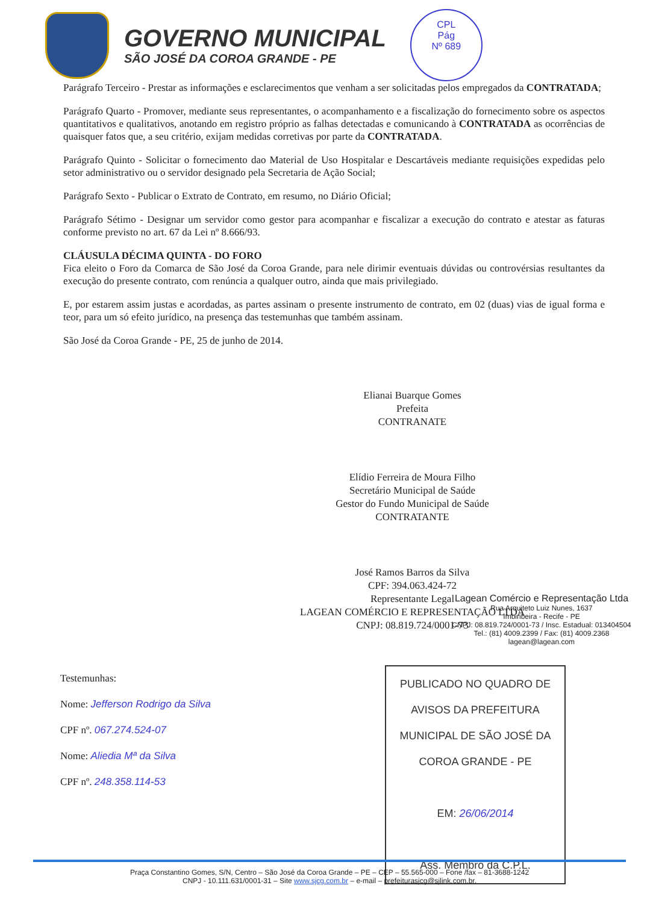GOVERNO MUNICIPAL
SÃO JOSÉ DA COROA GRANDE - PE
CPL
Pág
Nº 689
Parágrafo Terceiro - Prestar as informações e esclarecimentos que venham a ser solicitadas pelos empregados da CONTRATADA;
Parágrafo Quarto - Promover, mediante seus representantes, o acompanhamento e a fiscalização do fornecimento sobre os aspectos quantitativos e qualitativos, anotando em registro próprio as falhas detectadas e comunicando à CONTRATADA as ocorrências de quaisquer fatos que, a seu critério, exijam medidas corretivas por parte da CONTRATADA.
Parágrafo Quinto - Solicitar o fornecimento dao Material de Uso Hospitalar e Descartáveis mediante requisições expedidas pelo setor administrativo ou o servidor designado pela Secretaria de Ação Social;
Parágrafo Sexto - Publicar o Extrato de Contrato, em resumo, no Diário Oficial;
Parágrafo Sétimo - Designar um servidor como gestor para acompanhar e fiscalizar a execução do contrato e atestar as faturas conforme previsto no art. 67 da Lei nº 8.666/93.
CLÁUSULA DÉCIMA QUINTA - DO FORO
Fica eleito o Foro da Comarca de São José da Coroa Grande, para nele dirimir eventuais dúvidas ou controvérsias resultantes da execução do presente contrato, com renúncia a qualquer outro, ainda que mais privilegiado.
E, por estarem assim justas e acordadas, as partes assinam o presente instrumento de contrato, em 02 (duas) vias de igual forma e teor, para um só efeito jurídico, na presença das testemunhas que também assinam.
São José da Coroa Grande - PE, 25 de junho de 2014.
Elianai Buarque Gomes
Prefeita
CONTRANATE
Elídio Ferreira de Moura Filho
Secretário Municipal de Saúde
Gestor do Fundo Municipal de Saúde
CONTRATANTE
José Ramos Barros da Silva
CPF: 394.063.424-72
Representante Legal
LAGEAN COMÉRCIO E REPRESENTAÇÃO LTDA
CNPJ: 08.819.724/0001-73
Lagean Comércio e Representação Ltda
Rua Arquiteto Luiz Nunes, 1637
Imbiribeira - Recife - PE
CNPJ: 08.819.724/0001-73 / Insc. Estadual: 013404504
Tel.: (81) 4009.2399 / Fax: (81) 4009.2368
lagean@lagean.com
Testemunhas:
Nome: Jefferson Rodrigo da Silva
CPF nº. 067.274.524-07
Nome: Aliedia Mª da Silva
CPF nº. 248.358.114-53
PUBLICADO NO QUADRO DE AVISOS DA PREFEITURA MUNICIPAL DE SÃO JOSÉ DA COROA GRANDE - PE
EM: 26/06/2014
Ass. Membro da C.P.L.
Praça Constantino Gomes, S/N, Centro – São José da Coroa Grande – PE – CEP – 55.565-000 – Fone /fax – 81-3688-1242
CNPJ - 10.111.631/0001-31 – Site www.sjcg.com.br – e-mail – prefeiturasjcg@sjlink.com.br.